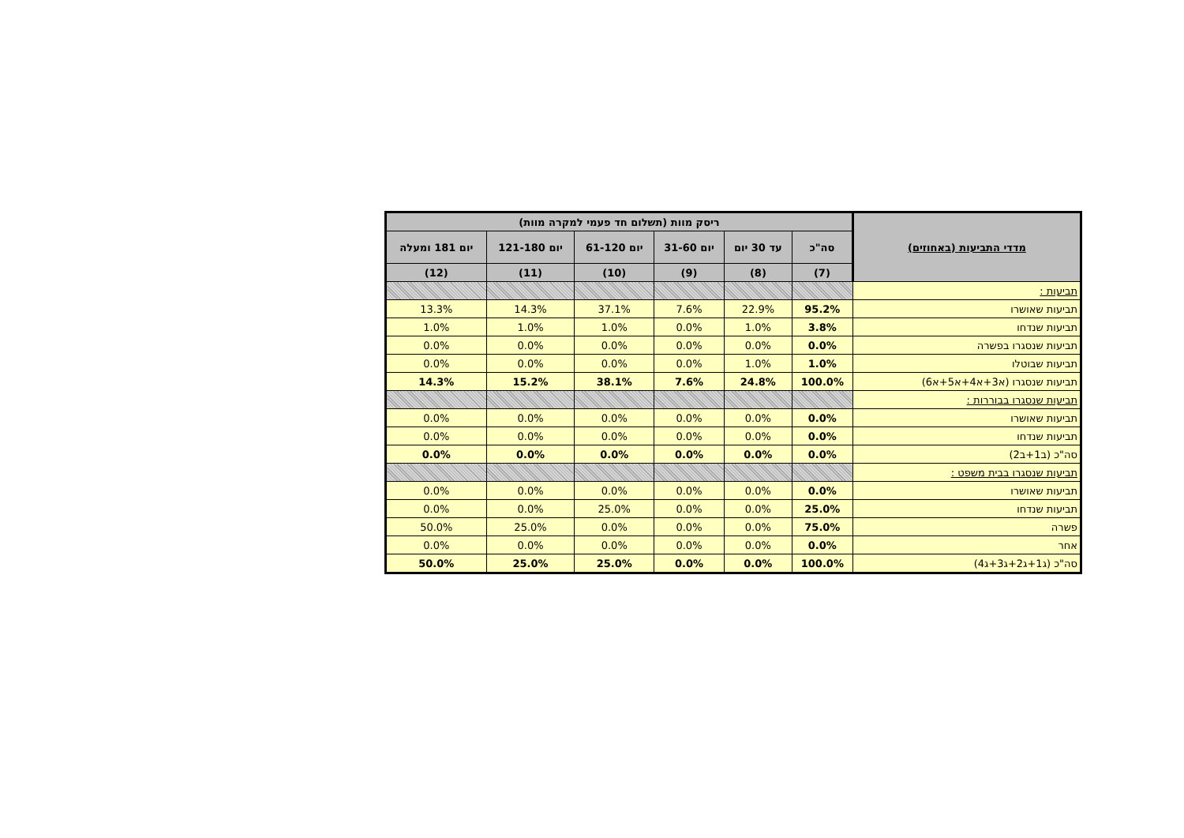| מדדי התביעות (באחוזים) | ריסק מוות (תשלום חד פעמי למקרה מוות) | | | | | |
| --- | --- | --- | --- | --- | --- | --- |
| | סה"כ | עד 30 יום | יום 31-60 | יום 61-120 | יום 121-180 | יום 181 ומעלה |
| | (7) | (8) | (9) | (10) | (11) | (12) |
| תביעות : | | | | | | |
| תביעות שאושרו | 95.2% | 22.9% | 7.6% | 37.1% | 14.3% | 13.3% |
| תביעות שנדחו | 3.8% | 1.0% | 0.0% | 1.0% | 1.0% | 1.0% |
| תביעות שנסגרו בפשרה | 0.0% | 0.0% | 0.0% | 0.0% | 0.0% | 0.0% |
| תביעות שבוטלו | 1.0% | 1.0% | 0.0% | 0.0% | 0.0% | 0.0% |
| תביעות שנסגרו (א3+א4+א5+א6) | 100.0% | 24.8% | 7.6% | 38.1% | 15.2% | 14.3% |
| תביעות שנסגרו בבוררות : | | | | | | |
| תביעות שאושרו | 0.0% | 0.0% | 0.0% | 0.0% | 0.0% | 0.0% |
| תביעות שנדחו | 0.0% | 0.0% | 0.0% | 0.0% | 0.0% | 0.0% |
| סה"כ (ב1+ב2) | 0.0% | 0.0% | 0.0% | 0.0% | 0.0% | 0.0% |
| תביעות שנסגרו בבית משפט : | | | | | | |
| תביעות שאושרו | 0.0% | 0.0% | 0.0% | 0.0% | 0.0% | 0.0% |
| תביעות שנדחו | 25.0% | 0.0% | 0.0% | 25.0% | 0.0% | 0.0% |
| פשרה | 75.0% | 0.0% | 0.0% | 0.0% | 25.0% | 50.0% |
| אחר | 0.0% | 0.0% | 0.0% | 0.0% | 0.0% | 0.0% |
| סה"כ (ג1+ג2+ג3+ג4) | 100.0% | 0.0% | 0.0% | 25.0% | 25.0% | 50.0% |